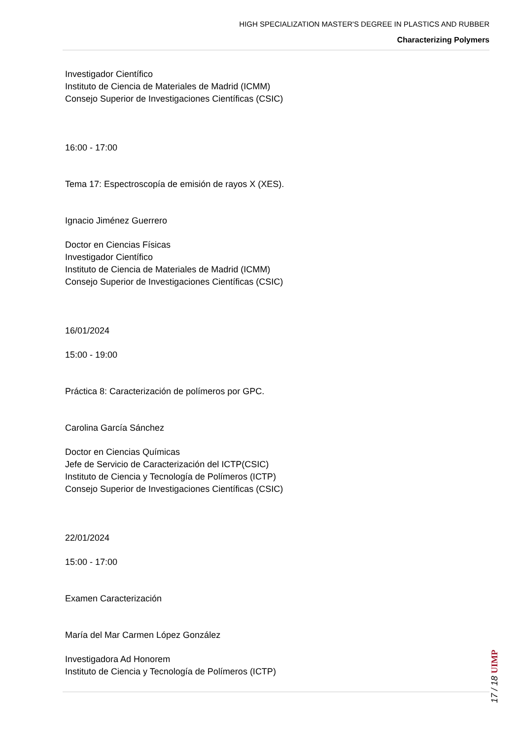HIGH SPECIALIZATION MASTER'S DEGREE IN PLASTICS AND RUBBER
Characterizing Polymers
Investigador Científico
Instituto de Ciencia de Materiales de Madrid (ICMM)
Consejo Superior de Investigaciones Científicas (CSIC)
16:00 - 17:00
Tema 17: Espectroscopía de emisión de rayos X (XES).
Ignacio Jiménez Guerrero
Doctor en Ciencias Físicas
Investigador Científico
Instituto de Ciencia de Materiales de Madrid (ICMM)
Consejo Superior de Investigaciones Científicas (CSIC)
16/01/2024
15:00 - 19:00
Práctica 8: Caracterización de polímeros por GPC.
Carolina García Sánchez
Doctor en Ciencias Químicas
Jefe de Servicio de Caracterización del ICTP(CSIC)
Instituto de Ciencia y Tecnología de Polímeros (ICTP)
Consejo Superior de Investigaciones Científicas (CSIC)
22/01/2024
15:00 - 17:00
Examen Caracterización
María del Mar Carmen López González
Investigadora Ad Honorem
Instituto de Ciencia y Tecnología de Polímeros (ICTP)
17 / 18 UIMP